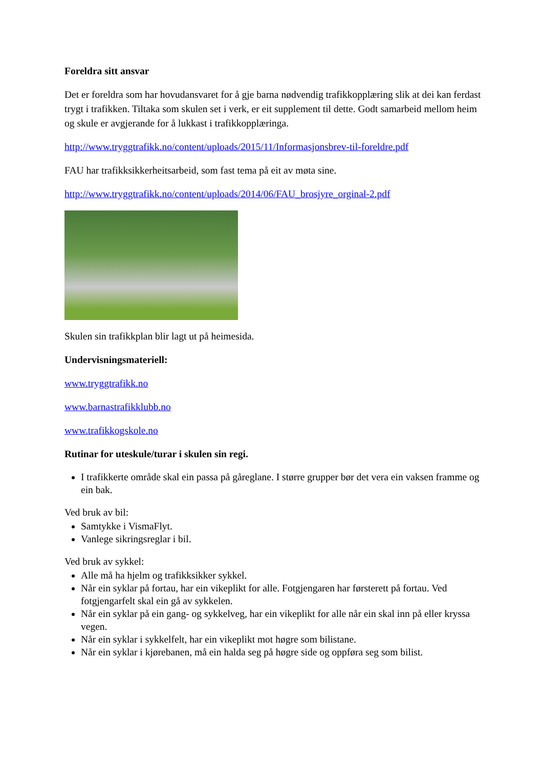Foreldra sitt ansvar
Det er foreldra som har hovudansvaret for å gje barna nødvendig trafikkopplæring slik at dei kan ferdast trygt i trafikken. Tiltaka som skulen set i verk, er eit supplement til dette. Godt samarbeid mellom heim og skule er avgjerande for å lukkast i trafikkopplæringa.
http://www.tryggtrafikk.no/content/uploads/2015/11/Informasjonsbrev-til-foreldre.pdf
FAU har trafikksikkerheitsarbeid, som fast tema på eit av møta sine.
http://www.tryggtrafikk.no/content/uploads/2014/06/FAU_brosjyre_orginal-2.pdf
Skulen sin trafikkplan blir lagt ut på heimesida.
Undervisningsmateriell:
www.tryggtrafikk.no
www.barnastrafikklubb.no
www.trafikkogskole.no
Rutinar for uteskule/turar i skulen sin regi.
I trafikkerte område skal ein passa på gåreglane. I større grupper bør det vera ein vaksen framme og ein bak.
Ved bruk av bil:
Samtykke i VismaFlyt.
Vanlege sikringsreglar i bil.
Ved bruk av sykkel:
Alle må ha hjelm og trafikksikker sykkel.
Når ein syklar på fortau, har ein vikeplikt for alle. Fotgjengaren har førsterett på fortau. Ved fotgjengarfelt skal ein gå av sykkelen.
Når ein syklar på ein gang- og sykkelveg, har ein vikeplikt for alle når ein skal inn på eller kryssa vegen.
Når ein syklar i sykkelfelt, har ein vikeplikt mot høgre som bilistane.
Når ein syklar i kjørebanen, må ein halda seg på høgre side og oppføra seg som bilist.